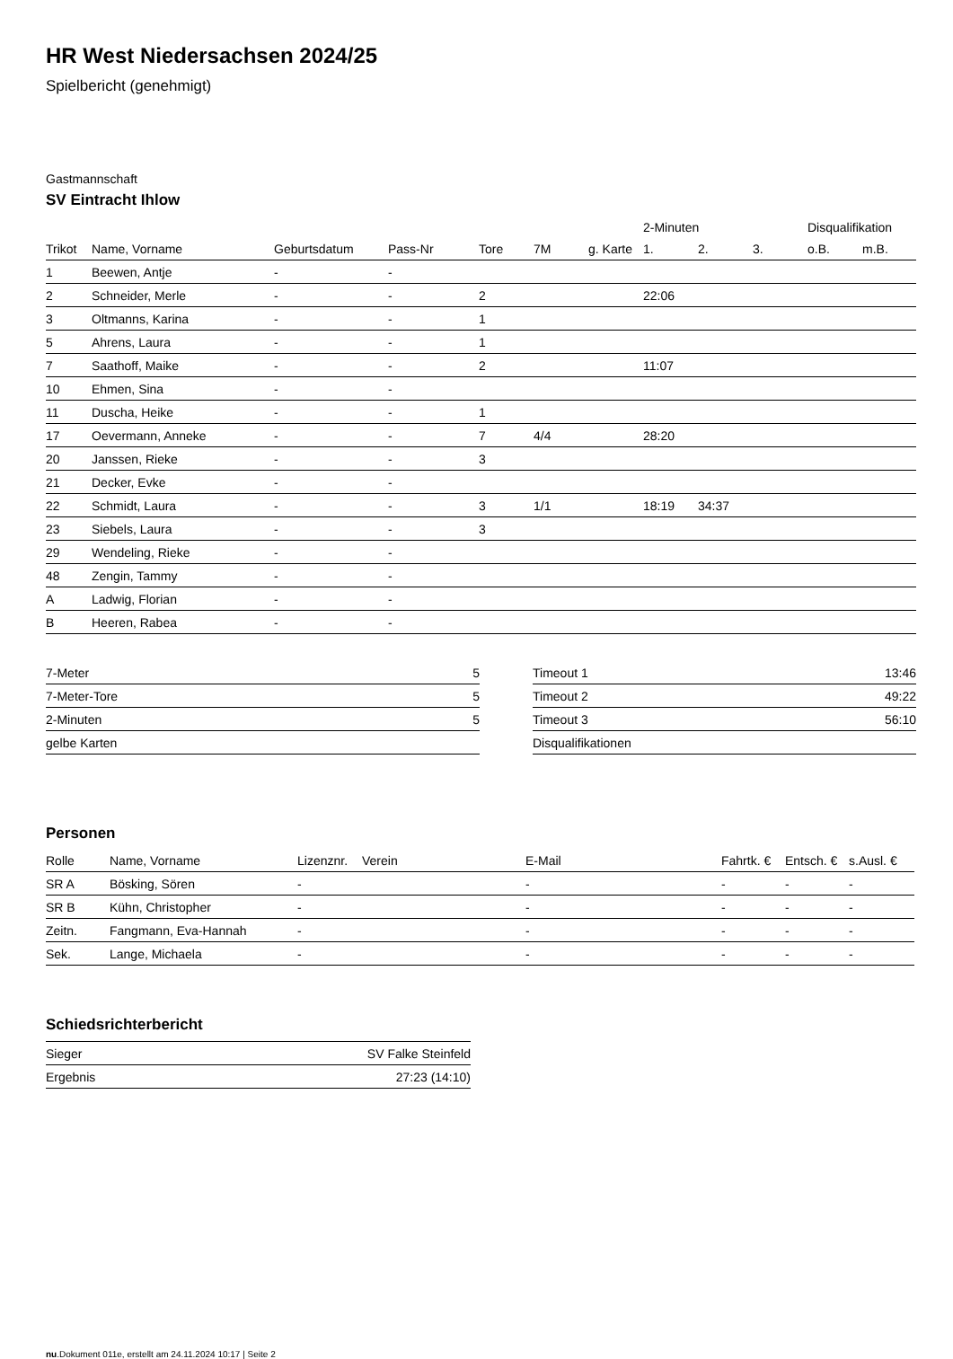HR West Niedersachsen 2024/25
Spielbericht (genehmigt)
Gastmannschaft
SV Eintracht Ihlow
| | | | | | | | 2-Minuten | | | Disqualifikation | |
| --- | --- | --- | --- | --- | --- | --- | --- | --- | --- | --- | --- |
| Trikot | Name, Vorname | Geburtsdatum | Pass-Nr | Tore | 7M | g. Karte | 1. | 2. | 3. | o.B. | m.B. |
| 1 | Beewen, Antje | - | - | | | | | | | | |
| 2 | Schneider, Merle | - | - | 2 | | | 22:06 | | | | |
| 3 | Oltmanns, Karina | - | - | 1 | | | | | | | |
| 5 | Ahrens, Laura | - | - | 1 | | | | | | | |
| 7 | Saathoff, Maike | - | - | 2 | | | 11:07 | | | | |
| 10 | Ehmen, Sina | - | - | | | | | | | | |
| 11 | Duscha, Heike | - | - | 1 | | | | | | | |
| 17 | Oevermann, Anneke | - | - | 7 | 4/4 | | 28:20 | | | | |
| 20 | Janssen, Rieke | - | - | 3 | | | | | | | |
| 21 | Decker, Evke | - | - | | | | | | | | |
| 22 | Schmidt, Laura | - | - | 3 | 1/1 | | 18:19 | 34:37 | | | |
| 23 | Siebels, Laura | - | - | 3 | | | | | | | |
| 29 | Wendeling, Rieke | - | - | | | | | | | | |
| 48 | Zengin, Tammy | - | - | | | | | | | | |
| A | Ladwig, Florian | - | - | | | | | | | | |
| B | Heeren, Rabea | - | - | | | | | | | | |
| 7-Meter | 5 |
| 7-Meter-Tore | 5 |
| 2-Minuten | 5 |
| gelbe Karten | |
| Timeout 1 | 13:46 |
| Timeout 2 | 49:22 |
| Timeout 3 | 56:10 |
| Disqualifikationen | |
Personen
| Rolle | Name, Vorname | Lizenznr. | Verein | E-Mail | Fahrtk. € | Entsch. € | s.Ausl. € |
| --- | --- | --- | --- | --- | --- | --- | --- |
| SR A | Bösking, Sören | - | | - | - | - | - |
| SR B | Kühn, Christopher | - | | - | - | - | - |
| Zeitn. | Fangmann, Eva-Hannah | - | | - | - | - | - |
| Sek. | Lange, Michaela | - | | - | - | - | - |
Schiedsrichterbericht
| Sieger | SV Falke Steinfeld |
| Ergebnis | 27:23 (14:10) |
nu.Dokument 011e, erstellt am 24.11.2024 10:17 | Seite 2